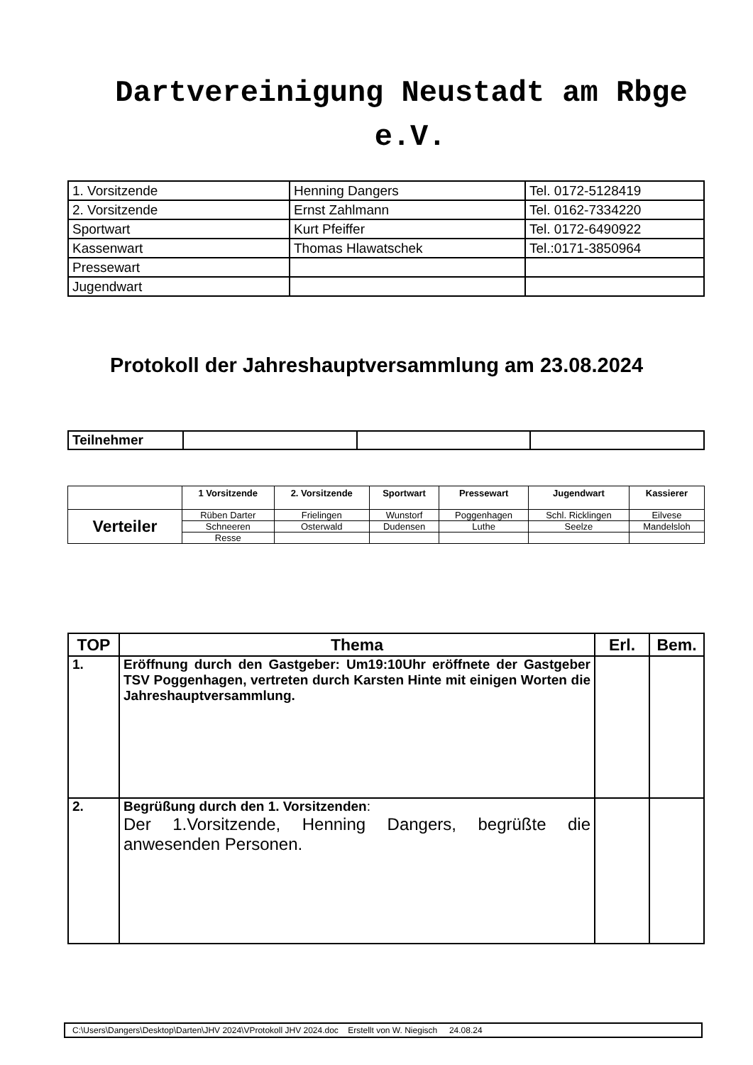Dartvereinigung Neustadt am Rbge e.V.
| 1. Vorsitzende | Henning Dangers | Tel. 0172-5128419 |
| 2. Vorsitzende | Ernst Zahlmann | Tel. 0162-7334220 |
| Sportwart | Kurt Pfeiffer | Tel. 0172-6490922 |
| Kassenwart | Thomas Hlawatschek | Tel.:0171-3850964 |
| Pressewart | | |
| Jugendwart | | |
Protokoll der Jahreshauptversammlung am 23.08.2024
| Teilnehmer | | | |
| | 1 Vorsitzende | 2. Vorsitzende | Sportwart | Pressewart | Jugendwart | Kassierer |
| --- | --- | --- | --- | --- | --- | --- |
| Verteiler | Rüben Darter | Frielingen | Wunstorf | Poggenhagen | Schl. Ricklingen | Eilvese |
| | Schneeren | Osterwald | Dudensen | Luthe | Seelze | Mandelsloh |
| | Resse | | | | | |
| TOP | Thema | Erl. | Bem. |
| --- | --- | --- | --- |
| 1. | Eröffnung durch den Gastgeber: Um19:10Uhr eröffnete der Gastgeber TSV Poggenhagen, vertreten durch Karsten Hinte mit einigen Worten die Jahreshauptversammlung. | | |
| 2. | Begrüßung durch den 1. Vorsitzenden : Der 1.Vorsitzende, Henning Dangers, begrüßte die anwesenden Personen. | | |
C:\Users\Dangers\Desktop\Darten\JHV 2024\VProtokoll JHV 2024.doc Erstellt von W. Niegisch 24.08.24